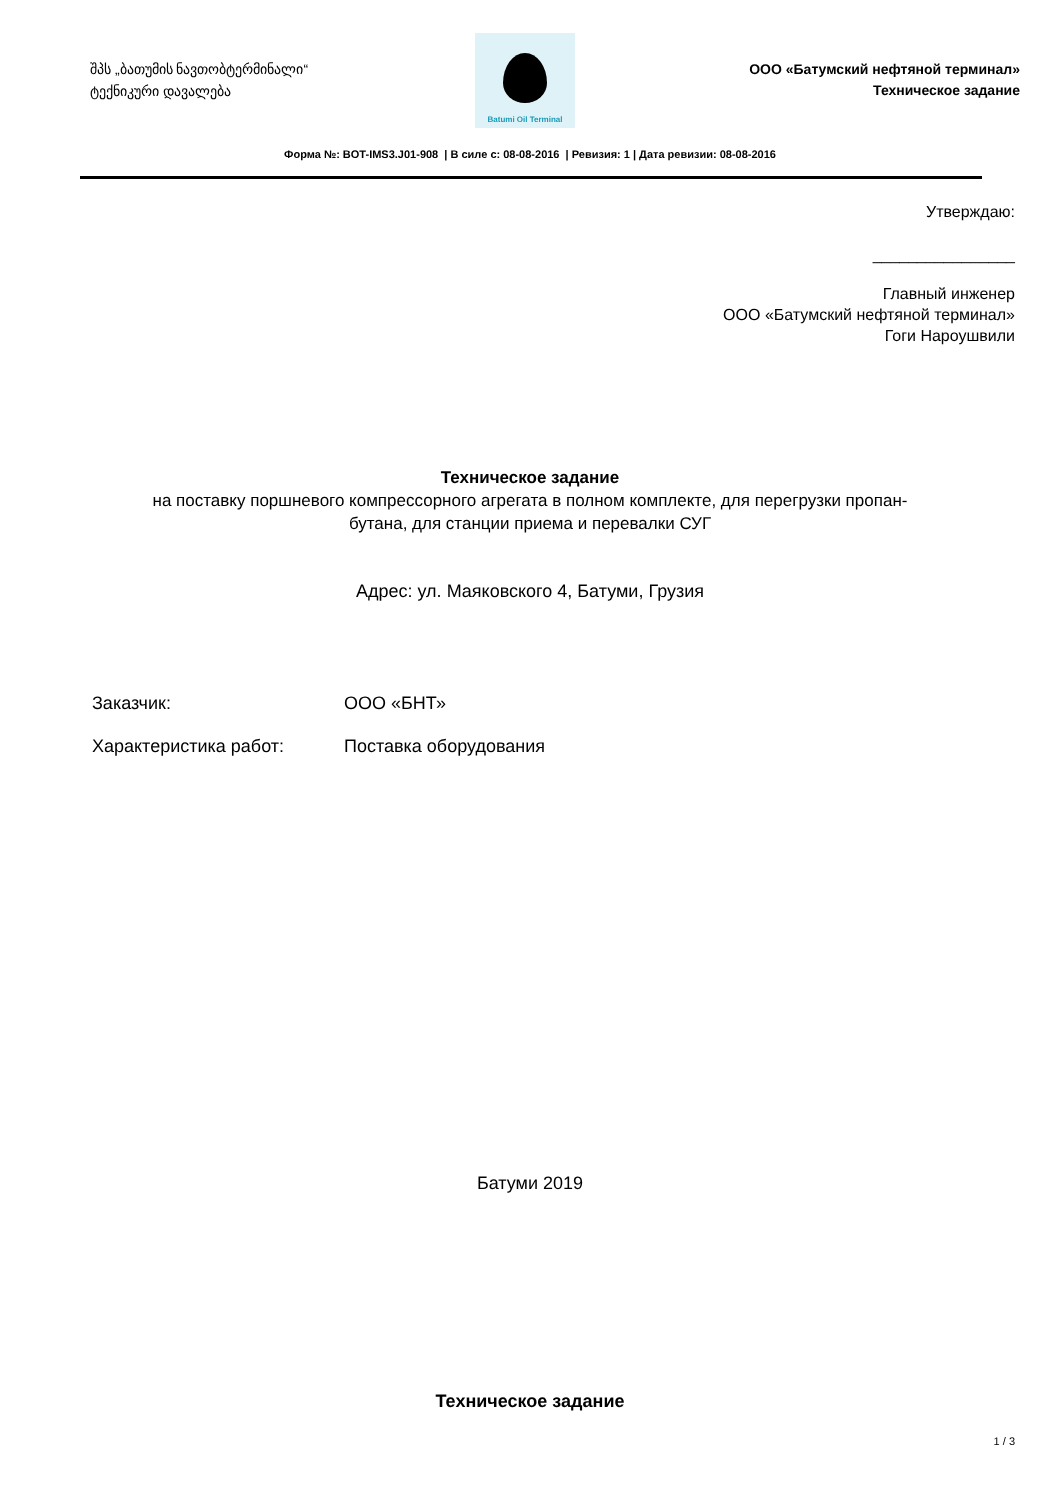შპს „ბათუმის ნავთობტერმინალი“
ტექნიკური დავალება
Batumi Oil Terminal
ООО «Батумский нефтяной терминал»
Техническое задание
Форма №: BOT-IMS3.J01-908 | В силе с: 08-08-2016 | Ревизия: 1 | Дата ревизии: 08-08-2016
Утверждаю:
________________
Главный инженер
ООО «Батумский нефтяной терминал»
Гоги Нароушвили
Техническое задание
на поставку поршневого компрессорного агрегата в полном комплекте, для перегрузки пропан-
бутана, для станции приема и перевалки СУГ
Адрес: ул. Маяковского 4, Батуми, Грузия
Заказчик: ООО «БНТ»
Характеристика работ: Поставка оборудования
Батуми 2019
Техническое задание
1 / 3